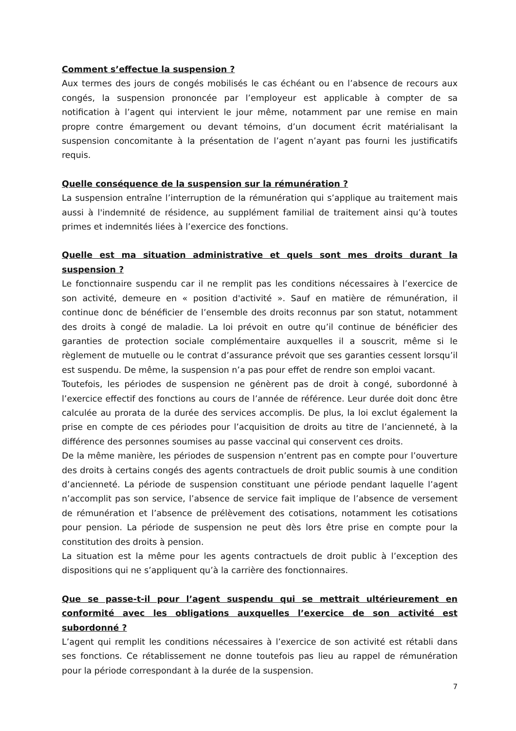Comment s’effectue la suspension ?
Aux termes des jours de congés mobilisés le cas échéant ou en l’absence de recours aux congés, la suspension prononcée par l’employeur est applicable à compter de sa notification à l’agent qui intervient le jour même, notamment par une remise en main propre contre émargement ou devant témoins, d’un document écrit matérialisant la suspension concomitante à la présentation de l’agent n’ayant pas fourni les justificatifs requis.
Quelle conséquence de la suspension sur la rémunération ?
La suspension entraîne l’interruption de la rémunération qui s’applique au traitement mais aussi à l'indemnité de résidence, au supplément familial de traitement ainsi qu’à toutes primes et indemnités liées à l’exercice des fonctions.
Quelle est ma situation administrative et quels sont mes droits durant la suspension ?
Le fonctionnaire suspendu car il ne remplit pas les conditions nécessaires à l’exercice de son activité, demeure en « position d'activité ». Sauf en matière de rémunération, il continue donc de bénéficier de l’ensemble des droits reconnus par son statut, notamment des droits à congé de maladie. La loi prévoit en outre qu’il continue de bénéficier des garanties de protection sociale complémentaire auxquelles il a souscrit, même si le règlement de mutuelle ou le contrat d’assurance prévoit que ses garanties cessent lorsqu’il est suspendu. De même, la suspension n’a pas pour effet de rendre son emploi vacant.
Toutefois, les périodes de suspension ne génèrent pas de droit à congé, subordonné à l’exercice effectif des fonctions au cours de l’année de référence. Leur durée doit donc être calculée au prorata de la durée des services accomplis. De plus, la loi exclut également la prise en compte de ces périodes pour l’acquisition de droits au titre de l’ancienneté, à la différence des personnes soumises au passe vaccinal qui conservent ces droits.
De la même manière, les périodes de suspension n’entrent pas en compte pour l’ouverture des droits à certains congés des agents contractuels de droit public soumis à une condition d’ancienneté. La période de suspension constituant une période pendant laquelle l’agent n’accomplit pas son service, l’absence de service fait implique de l’absence de versement de rémunération et l’absence de prélèvement des cotisations, notamment les cotisations pour pension. La période de suspension ne peut dès lors être prise en compte pour la constitution des droits à pension.
La situation est la même pour les agents contractuels de droit public à l’exception des dispositions qui ne s’appliquent qu’à la carrière des fonctionnaires.
Que se passe-t-il pour l’agent suspendu qui se mettrait ultérieurement en conformité avec les obligations auxquelles l’exercice de son activité est subordonné ?
L’agent qui remplit les conditions nécessaires à l’exercice de son activité est rétabli dans ses fonctions. Ce rétablissement ne donne toutefois pas lieu au rappel de rémunération pour la période correspondant à la durée de la suspension.
7